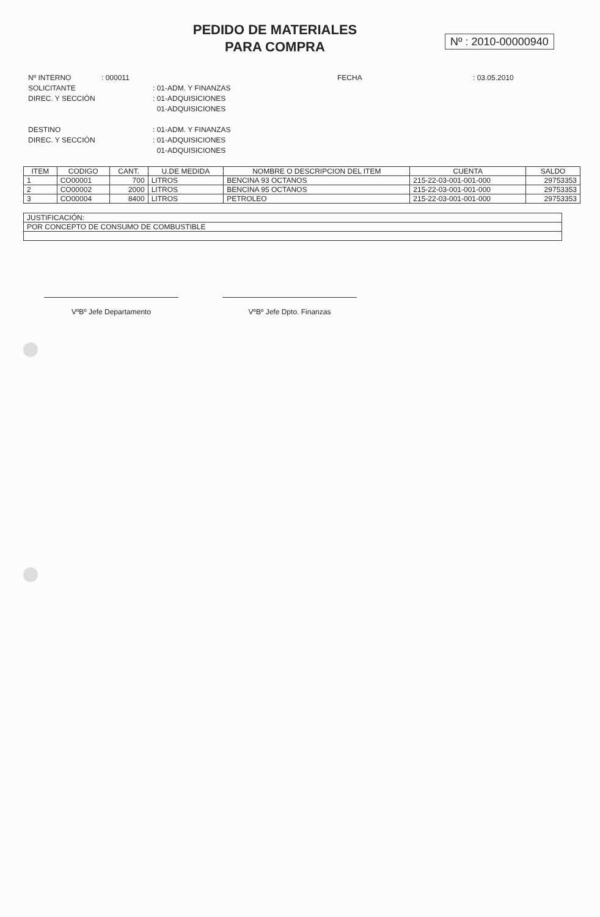PEDIDO DE MATERIALES
PARA COMPRA
Nº : 2010-00000940
| Nº INTERNO | : 000011 | | FECHA | : 03.05.2010 |
| SOLICITANTE | | : 01-ADM. Y FINANZAS | | |
| DIREC. Y SECCIÓN | | : 01-ADQUISICIONES | | |
| | | 01-ADQUISICIONES | | |
| DESTINO | | : 01-ADM. Y FINANZAS | | |
| DIREC. Y SECCIÓN | | : 01-ADQUISICIONES | | |
| | | 01-ADQUISICIONES | | |
| ITEM | CODIGO | CANT. | U.DE MEDIDA | NOMBRE O DESCRIPCION DEL ITEM | CUENTA | SALDO |
| --- | --- | --- | --- | --- | --- | --- |
| 1 | CO00001 | 700 | LITROS | BENCINA 93 OCTANOS | 215-22-03-001-001-000 | 29753353 |
| 2 | CO00002 | 2000 | LITROS | BENCINA 95 OCTANOS | 215-22-03-001-001-000 | 29753353 |
| 3 | CO00004 | 8400 | LITROS | PETROLEO | 215-22-03-001-001-000 | 29753353 |
| JUSTIFICACIÓN: |
| POR CONCEPTO DE CONSUMO DE COMBUSTIBLE |
VºBº Jefe Departamento VºBº Jefe Dpto. Finanzas